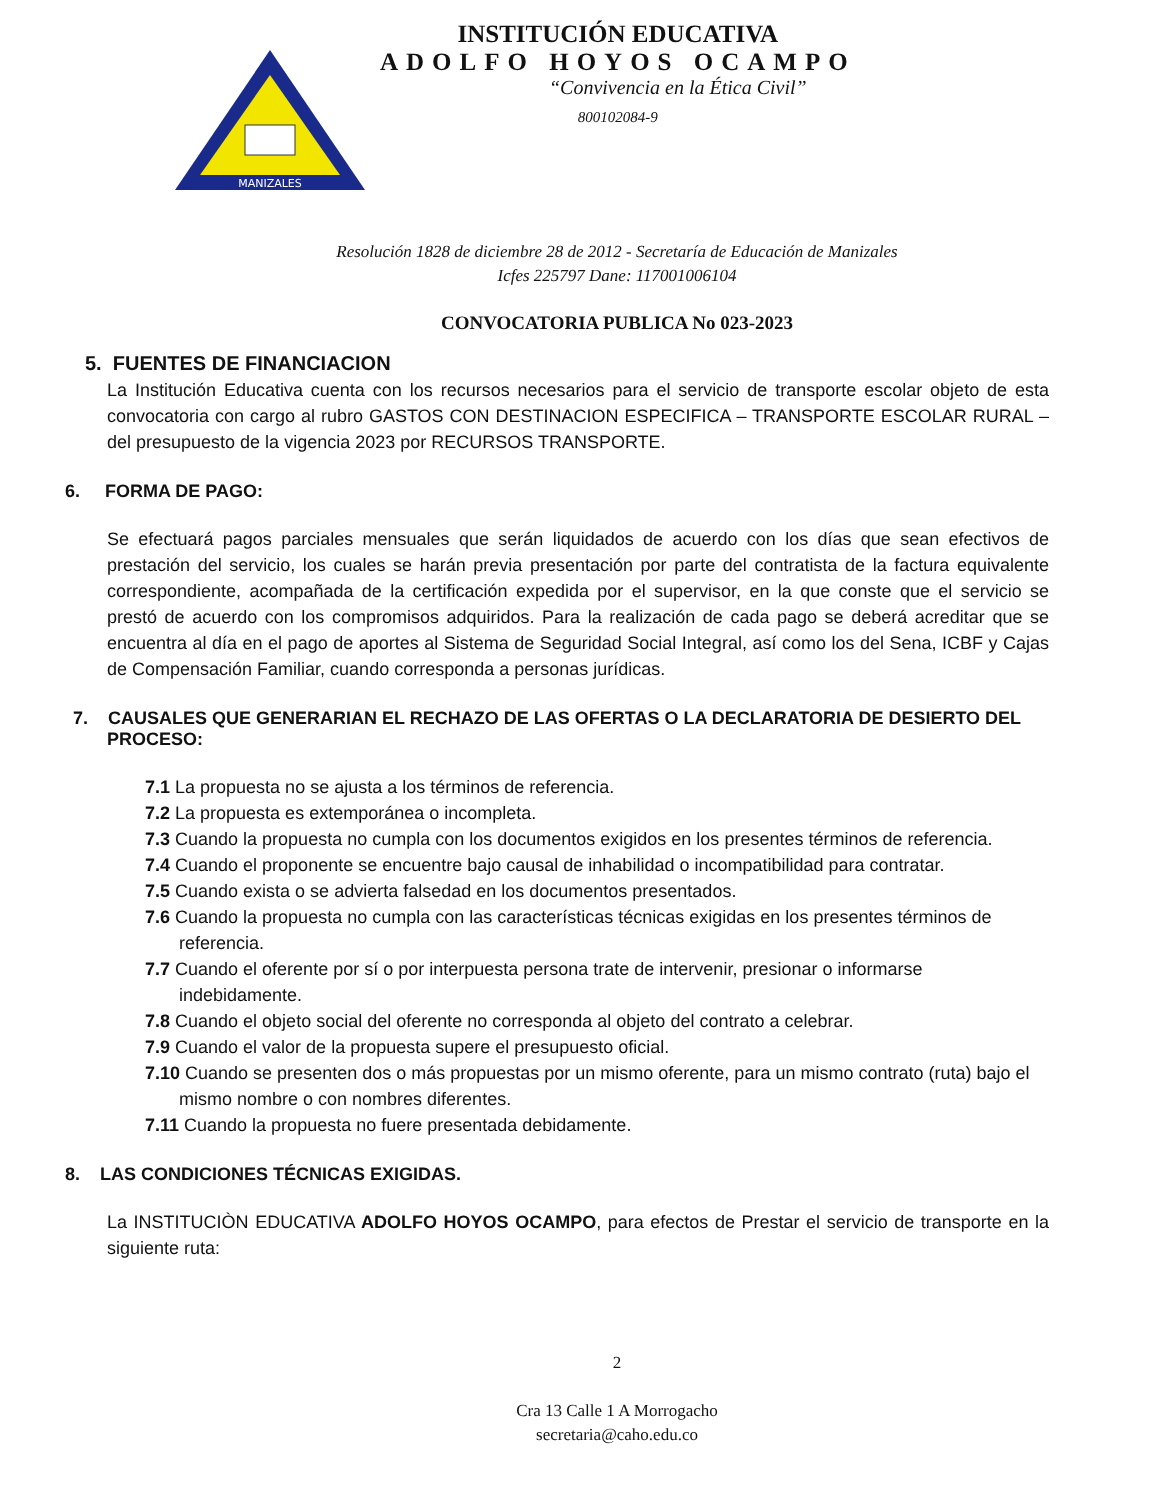MANIZALES
INSTITUCIÓN EDUCATIVA
ADOLFO HOYOS OCAMPO
“Convivencia en la Ética Civil”
800102084-9
Resolución 1828 de diciembre 28 de 2012 - Secretaría de Educación de Manizales
Icfes 225797 Dane: 117001006104
CONVOCATORIA PUBLICA No 023-2023
5. FUENTES DE FINANCIACION
La Institución Educativa cuenta con los recursos necesarios para el servicio de transporte escolar objeto de esta convocatoria con cargo al rubro GASTOS CON DESTINACION ESPECIFICA – TRANSPORTE ESCOLAR RURAL – del presupuesto de la vigencia 2023 por RECURSOS TRANSPORTE.
6. FORMA DE PAGO:
Se efectuará pagos parciales mensuales que serán liquidados de acuerdo con los días que sean efectivos de prestación del servicio, los cuales se harán previa presentación por parte del contratista de la factura equivalente correspondiente, acompañada de la certificación expedida por el supervisor, en la que conste que el servicio se prestó de acuerdo con los compromisos adquiridos. Para la realización de cada pago se deberá acreditar que se encuentra al día en el pago de aportes al Sistema de Seguridad Social Integral, así como los del Sena, ICBF y Cajas de Compensación Familiar, cuando corresponda a personas jurídicas.
7. CAUSALES QUE GENERARIAN EL RECHAZO DE LAS OFERTAS O LA DECLARATORIA DE DESIERTO DEL PROCESO:
7.1 La propuesta no se ajusta a los términos de referencia.
7.2 La propuesta es extemporánea o incompleta.
7.3 Cuando la propuesta no cumpla con los documentos exigidos en los presentes términos de referencia.
7.4 Cuando el proponente se encuentre bajo causal de inhabilidad o incompatibilidad para contratar.
7.5 Cuando exista o se advierta falsedad en los documentos presentados.
7.6 Cuando la propuesta no cumpla con las características técnicas exigidas en los presentes términos de referencia.
7.7 Cuando el oferente por sí o por interpuesta persona trate de intervenir, presionar o informarse indebidamente.
7.8 Cuando el objeto social del oferente no corresponda al objeto del contrato a celebrar.
7.9 Cuando el valor de la propuesta supere el presupuesto oficial.
7.10 Cuando se presenten dos o más propuestas por un mismo oferente, para un mismo contrato (ruta) bajo el mismo nombre o con nombres diferentes.
7.11 Cuando la propuesta no fuere presentada debidamente.
8. LAS CONDICIONES TÉCNICAS EXIGIDAS.
La INSTITUCIÒN EDUCATIVA ADOLFO HOYOS OCAMPO, para efectos de Prestar el servicio de transporte en la siguiente ruta:
2
Cra 13 Calle 1 A Morrogacho
secretaria@caho.edu.co